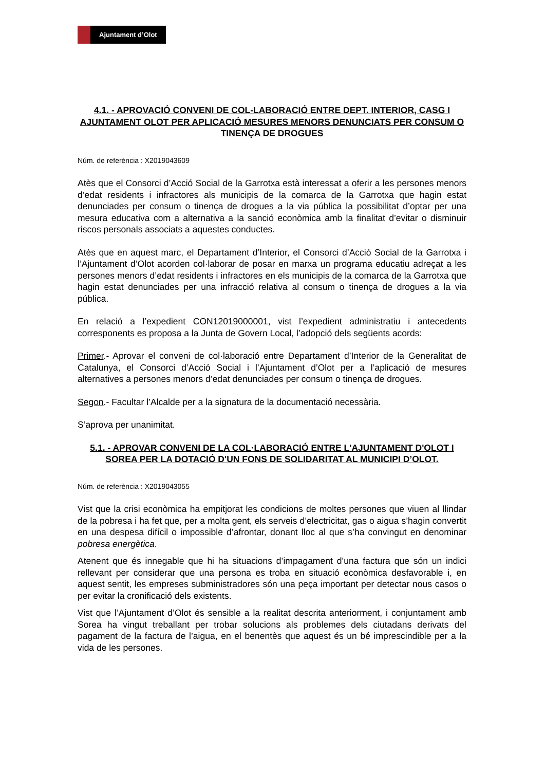Ajuntament d’Olot
4.1. - APROVACIÓ CONVENI DE COL-LABORACIÓ ENTRE DEPT. INTERIOR, CASG I AJUNTAMENT OLOT PER APLICACIÓ MESURES MENORS DENUNCIATS PER CONSUM O TINENÇA DE DROGUES
Núm. de referència : X2019043609
Atès que el Consorci d’Acció Social de la Garrotxa està interessat a oferir a les persones menors d’edat residents i infractores als municipis de la comarca de la Garrotxa que hagin estat denunciades per consum o tinença de drogues a la via pública la possibilitat d’optar per una mesura educativa com a alternativa a la sanció econòmica amb la finalitat d’evitar o disminuir riscos personals associats a aquestes conductes.
Atès que en aquest marc, el Departament d’Interior, el Consorci d’Acció Social de la Garrotxa i l’Ajuntament d’Olot acorden col·laborar de posar en marxa un programa educatiu adreçat a les persones menors d’edat residents i infractores en els municipis de la comarca de la Garrotxa que hagin estat denunciades per una infracció relativa al consum o tinença de drogues a la via pública.
En relació a l’expedient CON12019000001, vist l’expedient administratiu i antecedents corresponents es proposa a la Junta de Govern Local, l’adopció dels següents acords:
Primer.- Aprovar el conveni de col·laboració entre Departament d’Interior de la Generalitat de Catalunya, el Consorci d’Acció Social i l’Ajuntament d’Olot per a l’aplicació de mesures alternatives a persones menors d’edat denunciades per consum o tinença de drogues.
Segon.- Facultar l’Alcalde per a la signatura de la documentació necessària.
S’aprova per unanimitat.
5.1. - APROVAR CONVENI DE LA COL·LABORACIÓ ENTRE L'AJUNTAMENT D'OLOT I SOREA PER LA DOTACIÓ D'UN FONS DE SOLIDARITAT AL MUNICIPI D’OLOT.
Núm. de referència : X2019043055
Vist que la crisi econòmica ha empitjorat les condicions de moltes persones que viuen al llindar de la pobresa i ha fet que, per a molta gent, els serveis d’electricitat, gas o aigua s’hagin convertit en una despesa difícil o impossible d’afrontar, donant lloc al que s’ha convingut en denominar pobresa energètica.
Atenent que és innegable que hi ha situacions d’impagament d’una factura que són un indici rellevant per considerar que una persona es troba en situació econòmica desfavorable i, en aquest sentit, les empreses subministradores són una peça important per detectar nous casos o per evitar la cronificació dels existents.
Vist que l’Ajuntament d’Olot és sensible a la realitat descrita anteriorment, i conjuntament amb Sorea ha vingut treballant per trobar solucions als problemes dels ciutadans derivats del pagament de la factura de l’aigua, en el benentès que aquest és un bé imprescindible per a la vida de les persones.